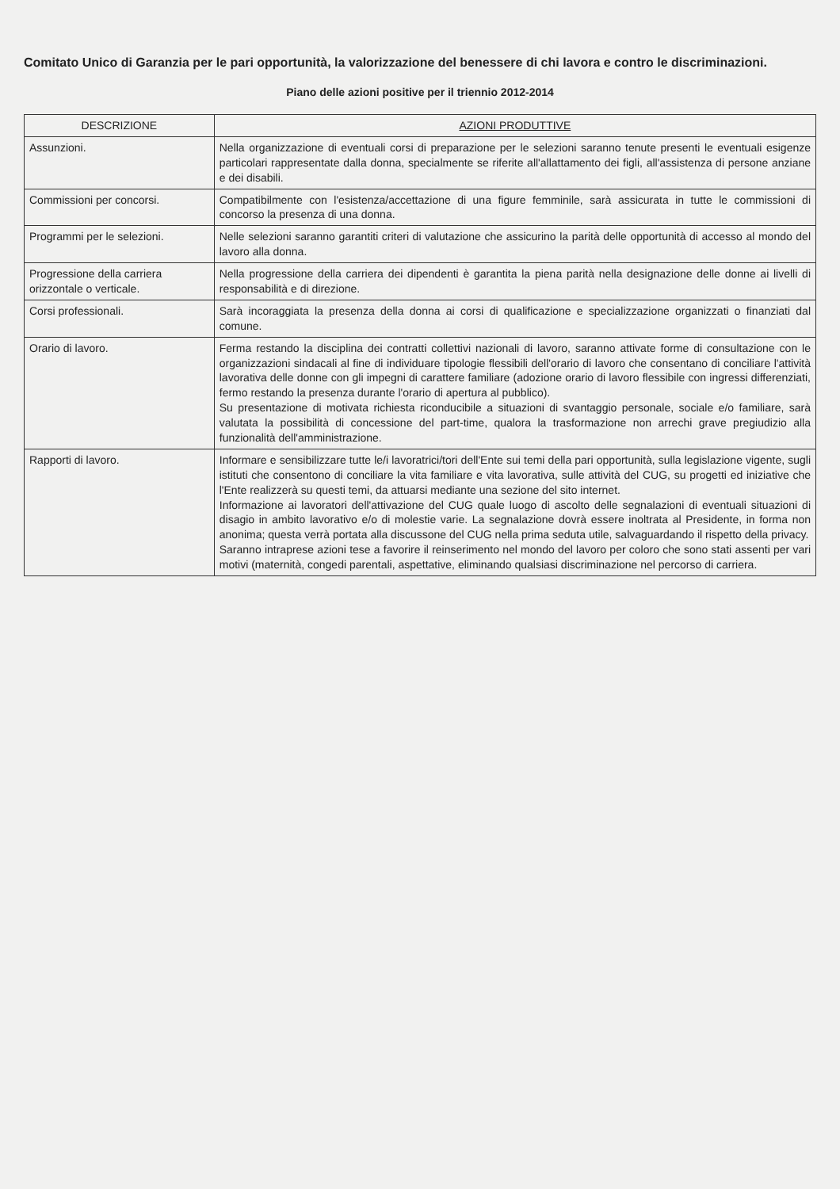Comitato Unico di Garanzia per le pari opportunità, la valorizzazione del benessere di chi lavora e contro le discriminazioni.
Piano delle azioni positive per il triennio 2012-2014
| DESCRIZIONE | AZIONI PRODUTTIVE |
| --- | --- |
| Assunzioni. | Nella organizzazione di eventuali corsi di preparazione per le selezioni saranno tenute presenti le eventuali esigenze particolari rappresentate dalla donna, specialmente se riferite all'allattamento dei figli, all'assistenza di persone anziane e dei disabili. |
| Commissioni per concorsi. | Compatibilmente con l'esistenza/accettazione di una figure femminile, sarà assicurata in tutte le commissioni di concorso la presenza di una donna. |
| Programmi per le selezioni. | Nelle selezioni saranno garantiti criteri di valutazione che assicurino la parità delle opportunità di accesso al mondo del lavoro alla donna. |
| Progressione della carriera orizzontale o verticale. | Nella progressione della carriera dei dipendenti è garantita la piena parità nella designazione delle donne ai livelli di responsabilità e di direzione. |
| Corsi professionali. | Sarà incoraggiata la presenza della donna ai corsi di qualificazione e specializzazione organizzati o finanziati dal comune. |
| Orario di lavoro. | Ferma restando la disciplina dei contratti collettivi nazionali di lavoro, saranno attivate forme di consultazione con le organizzazioni sindacali al fine di individuare tipologie flessibili dell'orario di lavoro che consentano di conciliare l'attività lavorativa delle donne con gli impegni di carattere familiare (adozione orario di lavoro flessibile con ingressi differenziati, fermo restando la presenza durante l'orario di apertura al pubblico). Su presentazione di motivata richiesta riconducibile a situazioni di svantaggio personale, sociale e/o familiare, sarà valutata la possibilità di concessione del part-time, qualora la trasformazione non arrechi grave pregiudizio alla funzionalità dell'amministrazione. |
| Rapporti di lavoro. | Informare e sensibilizzare tutte le/i lavoratrici/tori dell'Ente sui temi della pari opportunità, sulla legislazione vigente, sugli istituti che consentono di conciliare la vita familiare e vita lavorativa, sulle attività del CUG, su progetti ed iniziative che l'Ente realizzerà su questi temi, da attuarsi mediante una sezione del sito internet. Informazione ai lavoratori dell'attivazione del CUG quale luogo di ascolto delle segnalazioni di eventuali situazioni di disagio in ambito lavorativo e/o di molestie varie. La segnalazione dovrà essere inoltrata al Presidente, in forma non anonima; questa verrà portata alla discussone del CUG nella prima seduta utile, salvaguardando il rispetto della privacy. Saranno intraprese azioni tese a favorire il reinserimento nel mondo del lavoro per coloro che sono stati assenti per vari motivi (maternità, congedi parentali, aspettative, eliminando qualsiasi discriminazione nel percorso di carriera. |